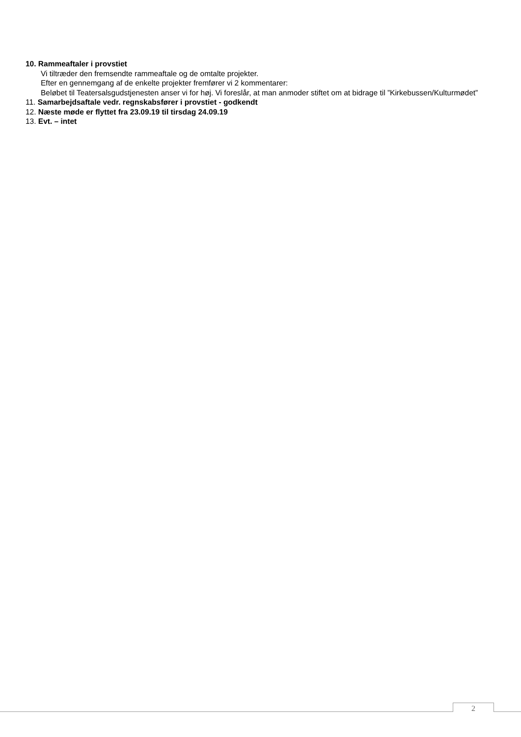10. Rammeaftaler i provstiet
Vi tiltræder den fremsendte rammeaftale og de omtalte projekter.
Efter en gennemgang af de enkelte projekter fremfører vi 2 kommentarer:
Beløbet til Teatersalsgudstjenesten anser vi for høj. Vi foreslår, at man anmoder stiftet om at bidrage til ”Kirkebussen/Kulturmødet”
11. Samarbejdsaftale vedr. regnskabsfører i provstiet - godkendt
12. Næste møde er flyttet fra 23.09.19 til tirsdag 24.09.19
13. Evt. – intet
2